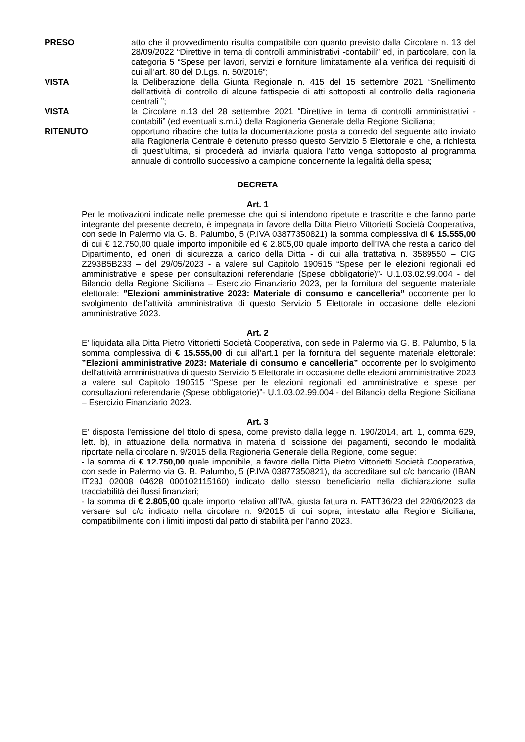PRESO atto che il provvedimento risulta compatibile con quanto previsto dalla Circolare n. 13 del 28/09/2022 “Direttive in tema di controlli amministrativi -contabili” ed, in particolare, con la categoria 5 “Spese per lavori, servizi e forniture limitatamente alla verifica dei requisiti di cui all’art. 80 del D.Lgs. n. 50/2016”;
VISTA la Deliberazione della Giunta Regionale n. 415 del 15 settembre 2021 “Snellimento dell’attività di controllo di alcune fattispecie di atti sottoposti al controllo della ragioneria centrali ”;
VISTA la Circolare n.13 del 28 settembre 2021 “Direttive in tema di controlli amministrativi - contabili” (ed eventuali s.m.i.) della Ragioneria Generale della Regione Siciliana;
RITENUTO opportuno ribadire che tutta la documentazione posta a corredo del seguente atto inviato alla Ragioneria Centrale è detenuto presso questo Servizio 5 Elettorale e che, a richiesta di quest’ultima, si procederà ad inviarla qualora l’atto venga sottoposto al programma annuale di controllo successivo a campione concernente la legalità della spesa;
DECRETA
Art. 1
Per le motivazioni indicate nelle premesse che qui si intendono ripetute e trascritte e che fanno parte integrante del presente decreto, è impegnata in favore della Ditta Pietro Vittorietti Società Cooperativa, con sede in Palermo via G. B. Palumbo, 5 (P.IVA 03877350821) la somma complessiva di € 15.555,00 di cui € 12.750,00 quale importo imponibile ed € 2.805,00 quale importo dell’IVA che resta a carico del Dipartimento, ed oneri di sicurezza a carico della Ditta - di cui alla trattativa n. 3589550 – CIG Z293B5B233 – del 29/05/2023 - a valere sul Capitolo 190515 “Spese per le elezioni regionali ed amministrative e spese per consultazioni referendarie (Spese obbligatorie)”- U.1.03.02.99.004 - del Bilancio della Regione Siciliana – Esercizio Finanziario 2023, per la fornitura del seguente materiale elettorale: ”Elezioni amministrative 2023: Materiale di consumo e cancelleria” occorrente per lo svolgimento dell’attività amministrativa di questo Servizio 5 Elettorale in occasione delle elezioni amministrative 2023.
Art. 2
E' liquidata alla Ditta Pietro Vittorietti Società Cooperativa, con sede in Palermo via G. B. Palumbo, 5 la somma complessiva di € 15.555,00 di cui all’art.1 per la fornitura del seguente materiale elettorale: ”Elezioni amministrative 2023: Materiale di consumo e cancelleria” occorrente per lo svolgimento dell’attività amministrativa di questo Servizio 5 Elettorale in occasione delle elezioni amministrative 2023 a valere sul Capitolo 190515 “Spese per le elezioni regionali ed amministrative e spese per consultazioni referendarie (Spese obbligatorie)”- U.1.03.02.99.004 - del Bilancio della Regione Siciliana – Esercizio Finanziario 2023.
Art. 3
E' disposta l'emissione del titolo di spesa, come previsto dalla legge n. 190/2014, art. 1, comma 629, lett. b), in attuazione della normativa in materia di scissione dei pagamenti, secondo le modalità riportate nella circolare n. 9/2015 della Ragioneria Generale della Regione, come segue:
- la somma di € 12.750,00 quale imponibile, a favore della Ditta Pietro Vittorietti Società Cooperativa, con sede in Palermo via G. B. Palumbo, 5 (P.IVA 03877350821), da accreditare sul c/c bancario (IBAN IT23J 02008 04628 000102115160) indicato dallo stesso beneficiario nella dichiarazione sulla tracciabilità dei flussi finanziari;
- la somma di € 2.805,00 quale importo relativo all'IVA, giusta fattura n. FATT36/23 del 22/06/2023 da versare sul c/c indicato nella circolare n. 9/2015 di cui sopra, intestato alla Regione Siciliana, compatibilmente con i limiti imposti dal patto di stabilità per l'anno 2023.